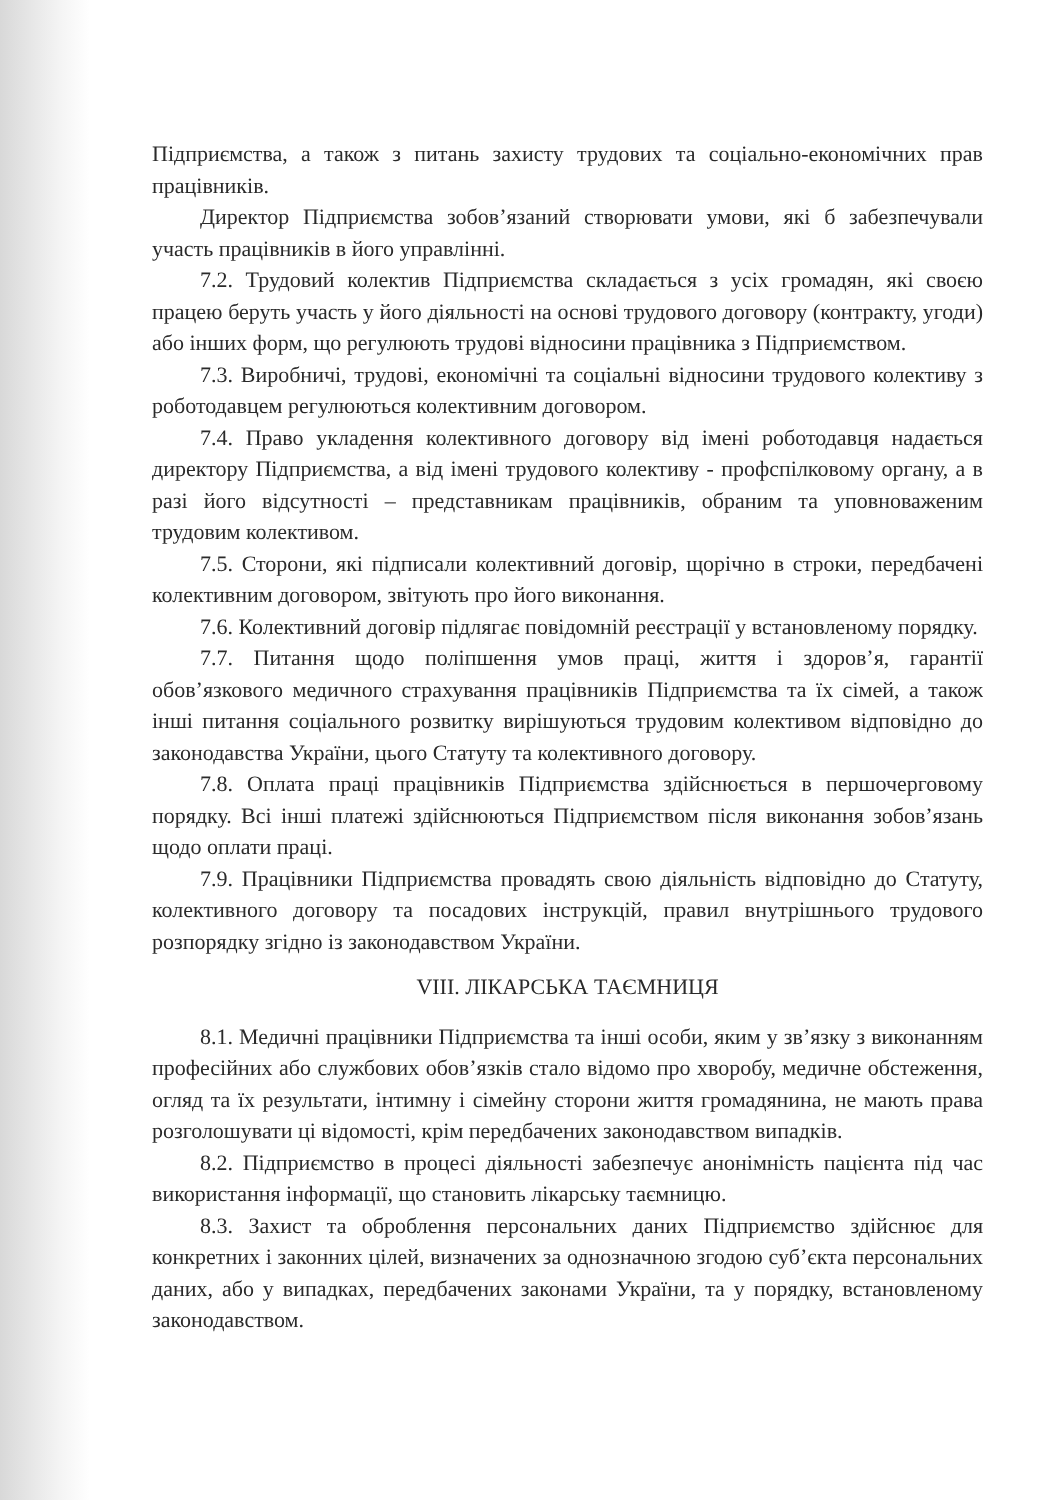Підприємства, а також з питань захисту трудових та соціально-економічних прав працівників.
Директор Підприємства зобов’язаний створювати умови, які б забезпечували участь працівників в його управлінні.
7.2. Трудовий колектив Підприємства складається з усіх громадян, які своєю працею беруть участь у його діяльності на основі трудового договору (контракту, угоди) або інших форм, що регулюють трудові відносини працівника з Підприємством.
7.3. Виробничі, трудові, економічні та соціальні відносини трудового колективу з роботодавцем регулюються колективним договором.
7.4. Право укладення колективного договору від імені роботодавця надається директору Підприємства, а від імені трудового колективу - профспілковому органу, а в разі його відсутності – представникам працівників, обраним та уповноваженим трудовим колективом.
7.5. Сторони, які підписали колективний договір, щорічно в строки, передбачені колективним договором, звітують про його виконання.
7.6. Колективний договір підлягає повідомній реєстрації у встановленому порядку.
7.7. Питання щодо поліпшення умов праці, життя і здоров’я, гарантії обов’язкового медичного страхування працівників Підприємства та їх сімей, а також інші питання соціального розвитку вирішуються трудовим колективом відповідно до законодавства України, цього Статуту та колективного договору.
7.8. Оплата праці працівників Підприємства здійснюється в першочерговому порядку. Всі інші платежі здійснюються Підприємством після виконання зобов’язань щодо оплати праці.
7.9. Працівники Підприємства провадять свою діяльність відповідно до Статуту, колективного договору та посадових інструкцій, правил внутрішнього трудового розпорядку згідно із законодавством України.
VIII. ЛІКАРСЬКА ТАЄМНИЦЯ
8.1. Медичні працівники Підприємства та інші особи, яким у зв’язку з виконанням професійних або службових обов’язків стало відомо про хворобу, медичне обстеження, огляд та їх результати, інтимну і сімейну сторони життя громадянина, не мають права розголошувати ці відомості, крім передбачених законодавством випадків.
8.2. Підприємство в процесі діяльності забезпечує анонімність пацієнта під час використання інформації, що становить лікарську таємницю.
8.3. Захист та оброблення персональних даних Підприємство здійснює для конкретних і законних цілей, визначених за однозначною згодою суб’єкта персональних даних, або у випадках, передбачених законами України, та у порядку, встановленому законодавством.